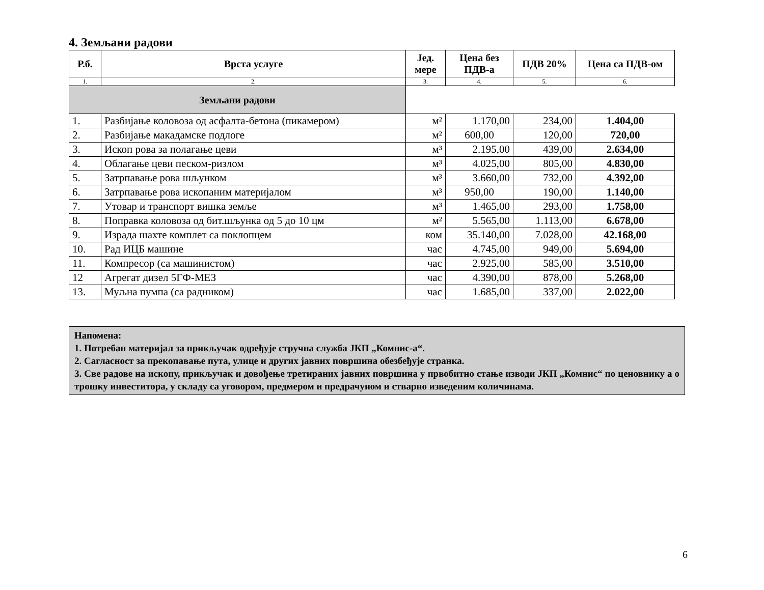4. Земљани радови
| Р.б. | Врста услуге | Јед. мере | Цена без ПДВ-а | ПДВ 20% | Цена са ПДВ-ом |
| --- | --- | --- | --- | --- | --- |
| 1. | 2. | 3. | 4. | 5. | 6. |
| Земљани радови | | | | | |
| 1. | Разбијање коловоза од асфалта-бетона (пикамером) | м² | 1.170,00 | 234,00 | 1.404,00 |
| 2. | Разбијање макадамске подлоге | м² | 600,00 | 120,00 | 720,00 |
| 3. | Ископ рова за полагање цеви | м³ | 2.195,00 | 439,00 | 2.634,00 |
| 4. | Облагање цеви песком-ризлом | м³ | 4.025,00 | 805,00 | 4.830,00 |
| 5. | Затрпавање рова шљунком | м³ | 3.660,00 | 732,00 | 4.392,00 |
| 6. | Затрпавање рова ископаним материјалом | м³ | 950,00 | 190,00 | 1.140,00 |
| 7. | Утовар и транспорт вишка земље | м³ | 1.465,00 | 293,00 | 1.758,00 |
| 8. | Поправка коловоза од бит.шљунка од 5 до 10 цм | м² | 5.565,00 | 1.113,00 | 6.678,00 |
| 9. | Израда шахте комплет са поклопцем | ком | 35.140,00 | 7.028,00 | 42.168,00 |
| 10. | Рад ИЦБ машине | час | 4.745,00 | 949,00 | 5.694,00 |
| 11. | Компресор (са машинистом) | час | 2.925,00 | 585,00 | 3.510,00 |
| 12 | Агрегат дизел 5ГФ-МЕЗ | час | 4.390,00 | 878,00 | 5.268,00 |
| 13. | Муљна пумпа (са радником) | час | 1.685,00 | 337,00 | 2.022,00 |
Напомена:
1. Потребан материјал за прикључак одређује стручна служба ЈКП „Комнис-а“.
2. Сагласност за прекопавање пута, улице и других јавних површина обезбеђује странка.
3. Све радове на ископу, прикључак и довођење третираних јавних површина у првобитно стање изводи ЈКП „Комнис“ по ценовнику а о трошку инвеститора, у складу са уговором, предмером и предрачуном и стварно изведеним количинама.
6